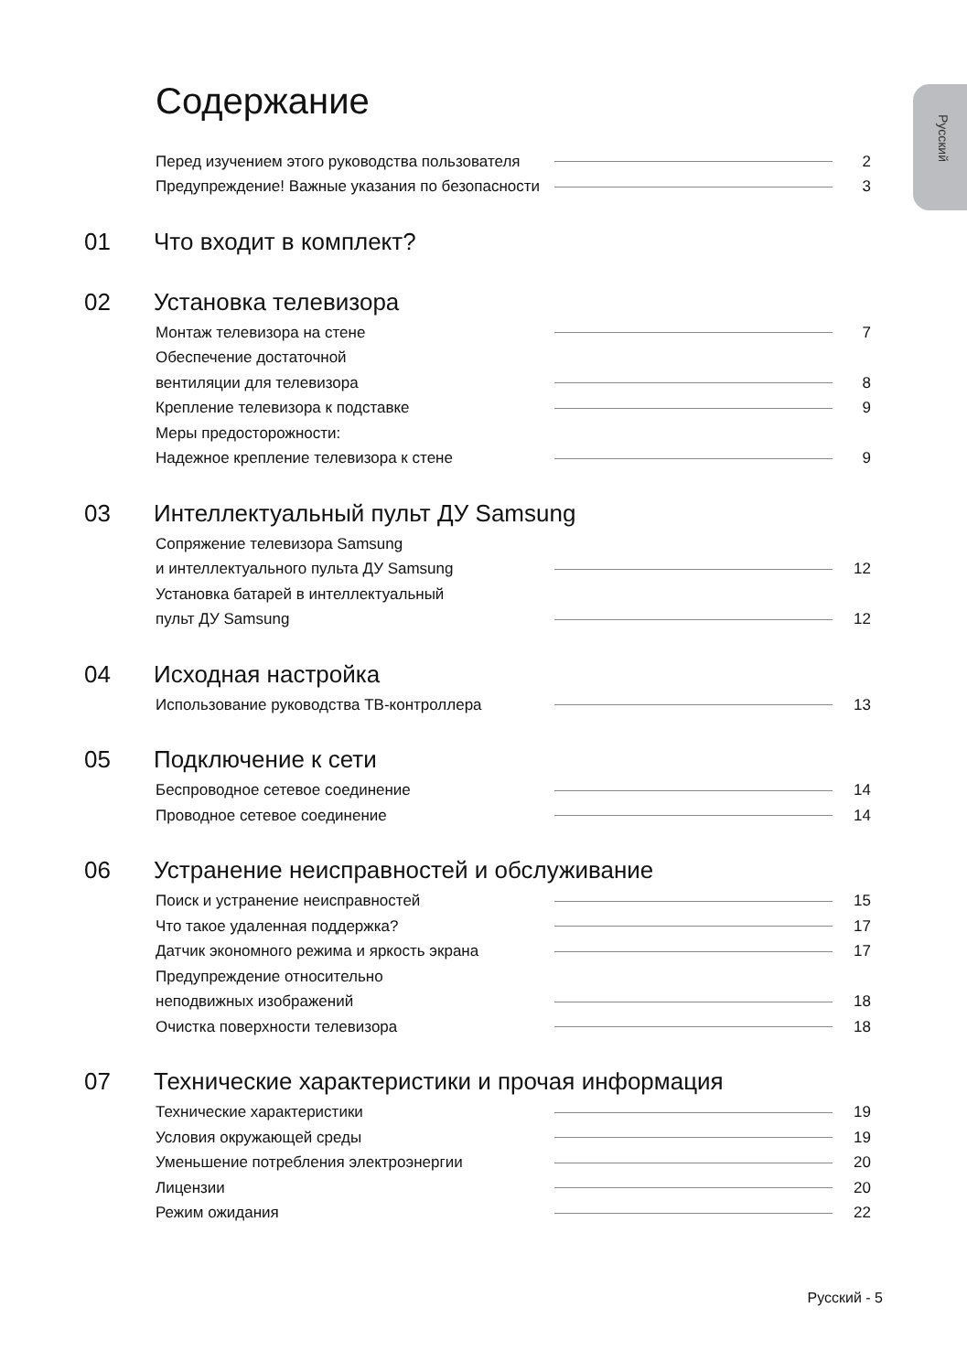Русский
Содержание
Перед изучением этого руководства пользователя 2
Предупреждение! Важные указания по безопасности 3
01 Что входит в комплект?
02 Установка телевизора
Монтаж телевизора на стене 7
Обеспечение достаточной
вентиляции для телевизора 8
Крепление телевизора к подставке 9
Меры предосторожности:
Надежное крепление телевизора к стене 9
03 Интеллектуальный пульт ДУ Samsung
Сопряжение телевизора Samsung
и интеллектуального пульта ДУ Samsung 12
Установка батарей в интеллектуальный
пульт ДУ Samsung 12
04 Исходная настройка
Использование руководства ТВ-контроллера 13
05 Подключение к сети
Беспроводное сетевое соединение 14
Проводное сетевое соединение 14
06 Устранение неисправностей и обслуживание
Поиск и устранение неисправностей 15
Что такое удаленная поддержка? 17
Датчик экономного режима и яркость экрана 17
Предупреждение относительно
неподвижных изображений 18
Очистка поверхности телевизора 18
07 Технические характеристики и прочая информация
Технические характеристики 19
Условия окружающей среды 19
Уменьшение потребления электроэнергии 20
Лицензии 20
Режим ожидания 22
Русский - 5